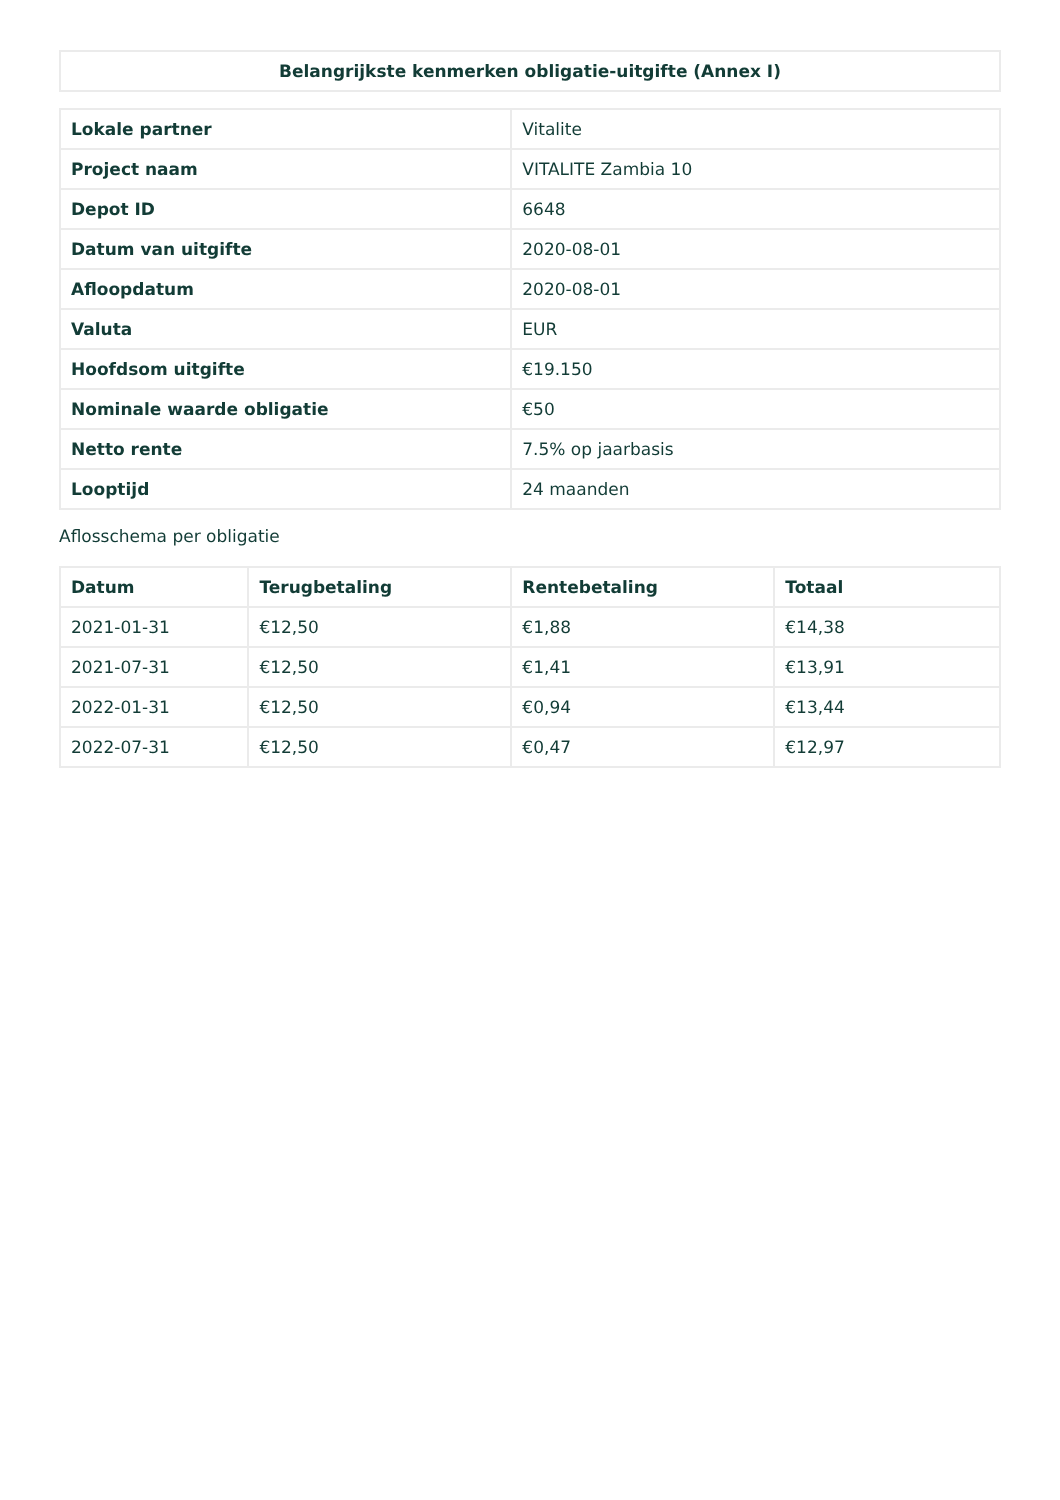| Belangrijkste kenmerken obligatie-uitgifte (Annex I) |
| --- |
| Lokale partner | Vitalite |
| Project naam | VITALITE Zambia 10 |
| Depot ID | 6648 |
| Datum van uitgifte | 2020-08-01 |
| Afloopdatum | 2020-08-01 |
| Valuta | EUR |
| Hoofdsom uitgifte | €19.150 |
| Nominale waarde obligatie | €50 |
| Netto rente | 7.5% op jaarbasis |
| Looptijd | 24 maanden |
Aflosschema per obligatie
| Datum | Terugbetaling | Rentebetaling | Totaal |
| --- | --- | --- | --- |
| 2021-01-31 | €12,50 | €1,88 | €14,38 |
| 2021-07-31 | €12,50 | €1,41 | €13,91 |
| 2022-01-31 | €12,50 | €0,94 | €13,44 |
| 2022-07-31 | €12,50 | €0,47 | €12,97 |